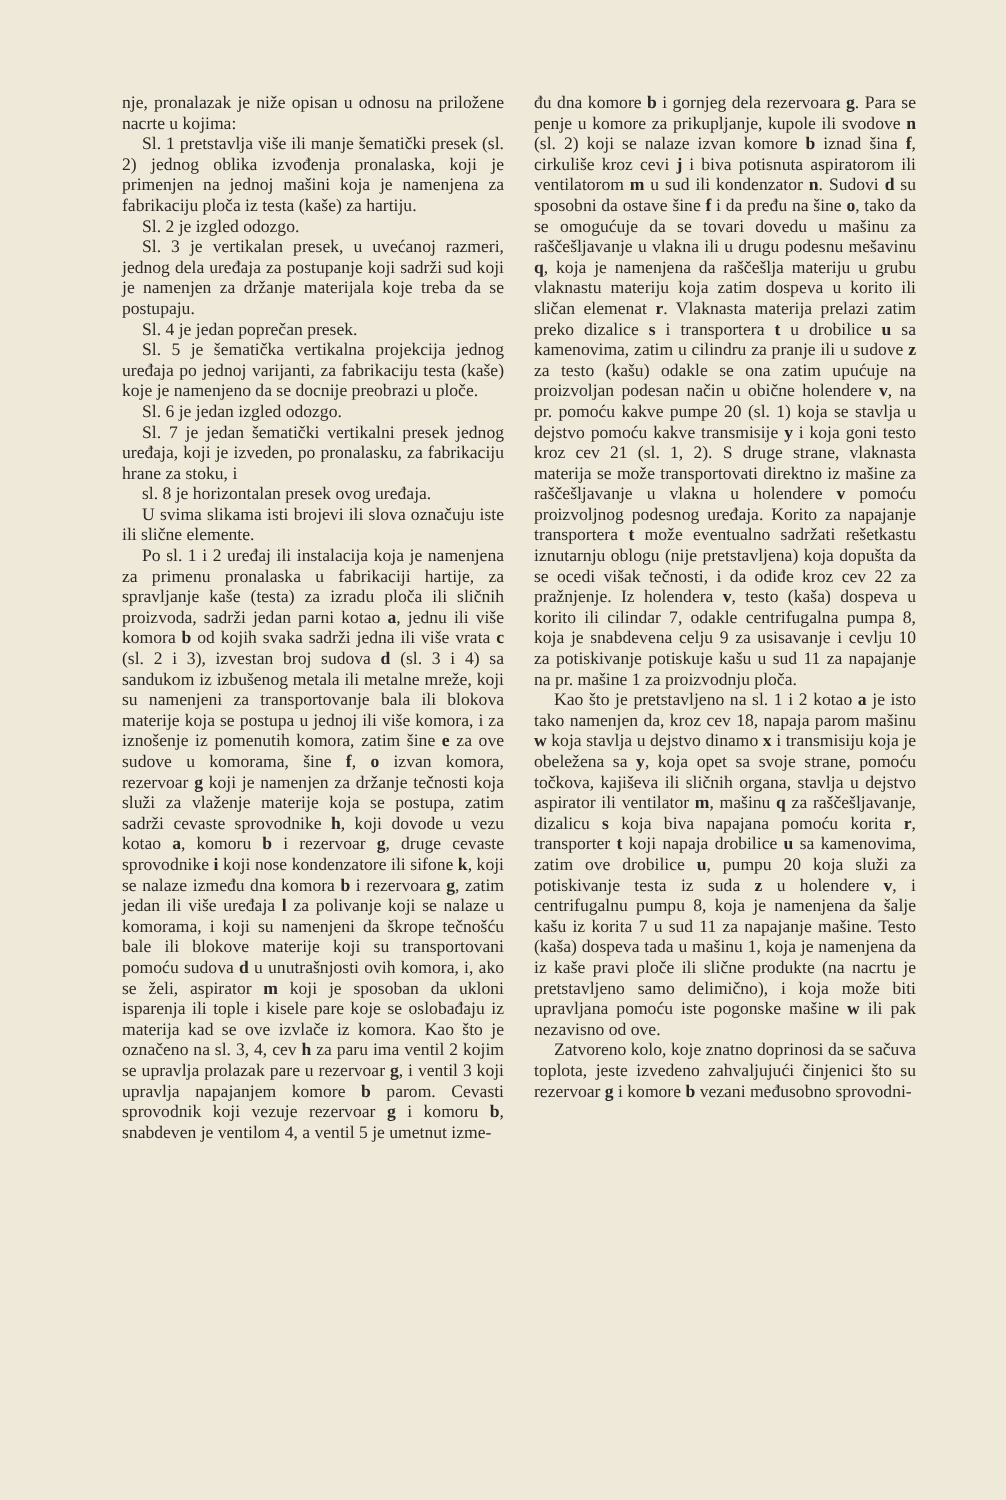nje, pronalazak je niže opisan u odnosu na priložene nacrte u kojima:
Sl. 1 pretstavlja više ili manje šematički presek (sl. 2) jednog oblika izvođenja pronalaska, koji je primenjen na jednoj mašini koja je namenjena za fabrikaciju ploča iz testa (kaše) za hartiju.
Sl. 2 je izgled odozgo.
Sl. 3 je vertikalan presek, u uvećanoj razmeri, jednog dela uređaja za postupanje koji sadrži sud koji je namenjen za držanje materijala koje treba da se postupaju.
Sl. 4 je jedan poprečan presek.
Sl. 5 je šematička vertikalna projekcija jednog uređaja po jednoj varijanti, za fabrikaciju testa (kaše) koje je namenjeno da se docnije preobrazi u ploče.
Sl. 6 je jedan izgled odozgo.
Sl. 7 je jedan šematički vertikalni presek jednog uređaja, koji je izveden, po pronalasku, za fabrikaciju hrane za stoku, i
sl. 8 je horizontalan presek ovog uređaja.
U svima slikama isti brojevi ili slova označuju iste ili slične elemente.
Po sl. 1 i 2 uređaj ili instalacija koja je namenjena za primenu pronalaska u fabrikaciji hartije, za spravljanje kaše (testa) za izradu ploča ili sličnih proizvoda, sadrži jedan parni kotao a, jednu ili više komora b od kojih svaka sadrži jedna ili više vrata c (sl. 2 i 3), izvestan broj sudova d (sl. 3 i 4) sa sandukom iz izbušenog metala ili metalne mreže, koji su namenjeni za transportovanje bala ili blokova materije koja se postupa u jednoj ili više komora, i za iznošenje iz pomenutih komora, zatim šine e za ove sudove u komorama, šine f, o izvan komora, rezervoar g koji je namenjen za držanje tečnosti koja služi za vlaženje materije koja se postupa, zatim sadrži cevaste sprovodnike h, koji dovode u vezu kotao a, komoru b i rezervoar g, druge cevaste sprovodnike i koji nose kondenzatore ili sifone k, koji se nalaze između dna komora b i rezervoara g, zatim jedan ili više uređaja l za polivanje koji se nalaze u komorama, i koji su namenjeni da škrope tečnošću bale ili blokove materije koji su transportovani pomoću sudova d u unutrašnjosti ovih komora, i, ako se želi, aspirator m koji je sposoban da ukloni isparenja ili tople i kisele pare koje se oslobađaju iz materija kad se ove izvlače iz komora. Kao što je označeno na sl. 3, 4, cev h za paru ima ventil 2 kojim se upravlja prolazak pare u rezervoar g, i ventil 3 koji upravlja napajanjem komore b parom. Cevasti sprovodnik koji vezuje rezervoar g i komoru b, snabdeven je ventilom 4, a ventil 5 je umetnut izme-
đu dna komore b i gornjeg dela rezervoara g. Para se penje u komore za prikupljanje, kupole ili svodove n (sl. 2) koji se nalaze izvan komore b iznad šina f, cirkuliše kroz cevi j i biva potisnuta aspiratorom ili ventilatorom m u sud ili kondenzator n. Sudovi d su sposobni da ostave šine f i da pređu na šine o, tako da se omogućuje da se tovari dovedu u mašinu za raščešljavanje u vlakna ili u drugu podesnu mešavinu q, koja je namenjena da raščešlja materiju u grubu vlaknastu materiju koja zatim dospeva u korito ili sličan elemenat r. Vlaknasta materija prelazi zatim preko dizalice s i transportera t u drobilice u sa kamenovima, zatim u cilindru za pranje ili u sudove z za testo (kašu) odakle se ona zatim upućuje na proizvoljan podesan način u obične holendere v, na pr. pomoću kakve pumpe 20 (sl. 1) koja se stavlja u dejstvo pomoću kakve transmisije y i koja goni testo kroz cev 21 (sl. 1, 2). S druge strane, vlaknasta materija se može transportovati direktno iz mašine za raščešljavanje u vlakna u holendere v pomoću proizvoljnog podesnog uređaja. Korito za napajanje transportera t može eventualno sadržati rešetkastu iznutarnju oblogu (nije pretstavljena) koja dopušta da se ocedi višak tečnosti, i da odiđe kroz cev 22 za pražnjenje. Iz holendera v, testo (kaša) dospeva u korito ili cilindar 7, odakle centrifugalna pumpa 8, koja je snabdevena celju 9 za usisavanje i cevlju 10 za potiskivanje potiskuje kašu u sud 11 za napajanje na pr. mašine 1 za proizvodnju ploča.
Kao što je pretstavljeno na sl. 1 i 2 kotao a je isto tako namenjen da, kroz cev 18, napaja parom mašinu w koja stavlja u dejstvo dinamo x i transmisiju koja je obeležena sa y, koja opet sa svoje strane, pomoću točkova, kajiševa ili sličnih organa, stavlja u dejstvo aspirator ili ventilator m, mašinu q za raščešljavanje, dizalicu s koja biva napajana pomoću korita r, transporter t koji napaja drobilice u sa kamenovima, zatim ove drobilice u, pumpu 20 koja služi za potiskivanje testa iz suda z u holendere v, i centrifugalnu pumpu 8, koja je namenjena da šalje kašu iz korita 7 u sud 11 za napajanje mašine. Testo (kaša) dospeva tada u mašinu 1, koja je namenjena da iz kaše pravi ploče ili slične produkte (na nacrtu je pretstavljeno samo delimično), i koja može biti upravljana pomoću iste pogonske mašine w ili pak nezavisno od ove.
Zatvoreno kolo, koje znatno doprinosi da se sačuva toplota, jeste izvedeno zahvaljujući činjenici što su rezervoar g i komore b vezani međusobno sprovodni-